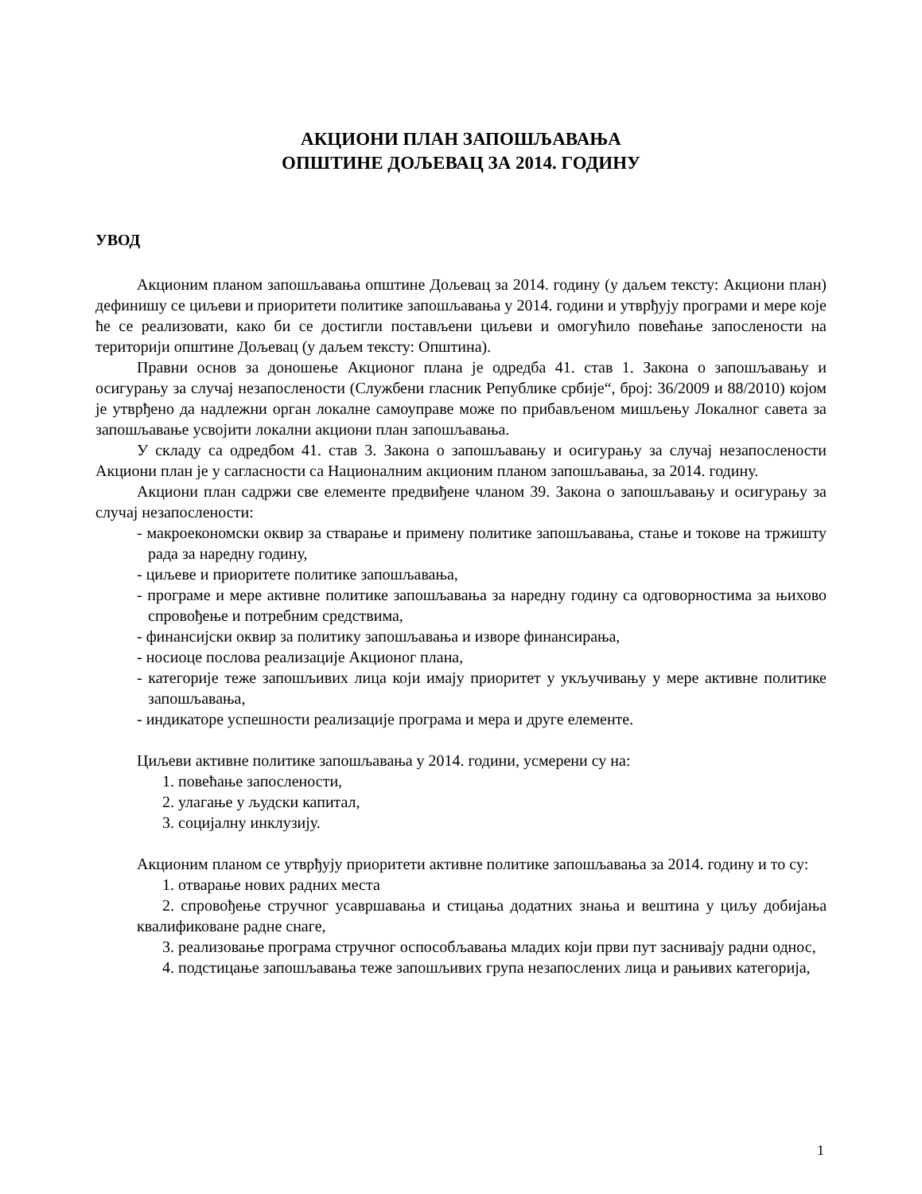АКЦИОНИ ПЛАН ЗАПОШЉАВАЊА
ОПШТИНЕ ДОЉЕВАЦ ЗА 2014. ГОДИНУ
УВОД
Акционим планом запошљавања општине Дољевац за 2014. годину (у даљем тексту: Акциони план) дефинишу се циљеви и приоритети политике запошљавања у 2014. години и утврђују програми и мере које ће се реализовати, како би се достигли постављени циљеви и омогућило повећање запослености на територији општине Дољевац (у даљем тексту: Општина).
Правни основ за доношење Акционог плана је одредба 41. став 1. Закона о запошљавању и осигурању за случај незапослености (Службени гласник Републике србије“, број: 36/2009 и 88/2010) којом је утврђено да надлежни орган локалне самоуправе може по прибављеном мишљењу Локалног савета за запошљавање усвојити локални акциони план запошљавања.
У складу са одредбом 41. став 3. Закона о запошљавању и осигурању за случај незапослености Акциони план је у сагласности са Националним акционим планом запошљавања, за 2014. годину.
Акциони план садржи све елементе предвиђене чланом 39. Закона о запошљавању и осигурању за случај незапослености:
- макроекономски оквир за стварање и примену политике запошљавања, стање и токове на тржишту рада за наредну годину,
- циљеве и приоритете политике запошљавања,
- програме и мере активне политике запошљавања за наредну годину са одговорностима за њихово спровођење и потребним средствима,
- финансијски оквир за политику запошљавања и изворе финансирања,
- носиоце послова реализације Акционог плана,
- категорије теже запошљивих лица који имају приоритет у укључивању у мере активне политике запошљавања,
- индикаторе успешности реализације програма и мера и друге елементе.
Циљеви активне политике запошљавања у 2014. години, усмерени су на:
1. повећање запослености,
2. улагање у људски капитал,
3. социјалну инклузију.
Акционим планом се утврђују приоритети активне политике запошљавања за 2014. годину и то су:
1. отварање нових радних места
2. спровођење стручног усавршавања и стицања додатних знања и вештина у циљу добијања квалификоване радне снаге,
3. реализовање програма стручног оспособљавања младих који први пут заснивају радни однос,
4. подстицање запошљавања теже запошљивих група незапослених лица и рањивих категорија,
1